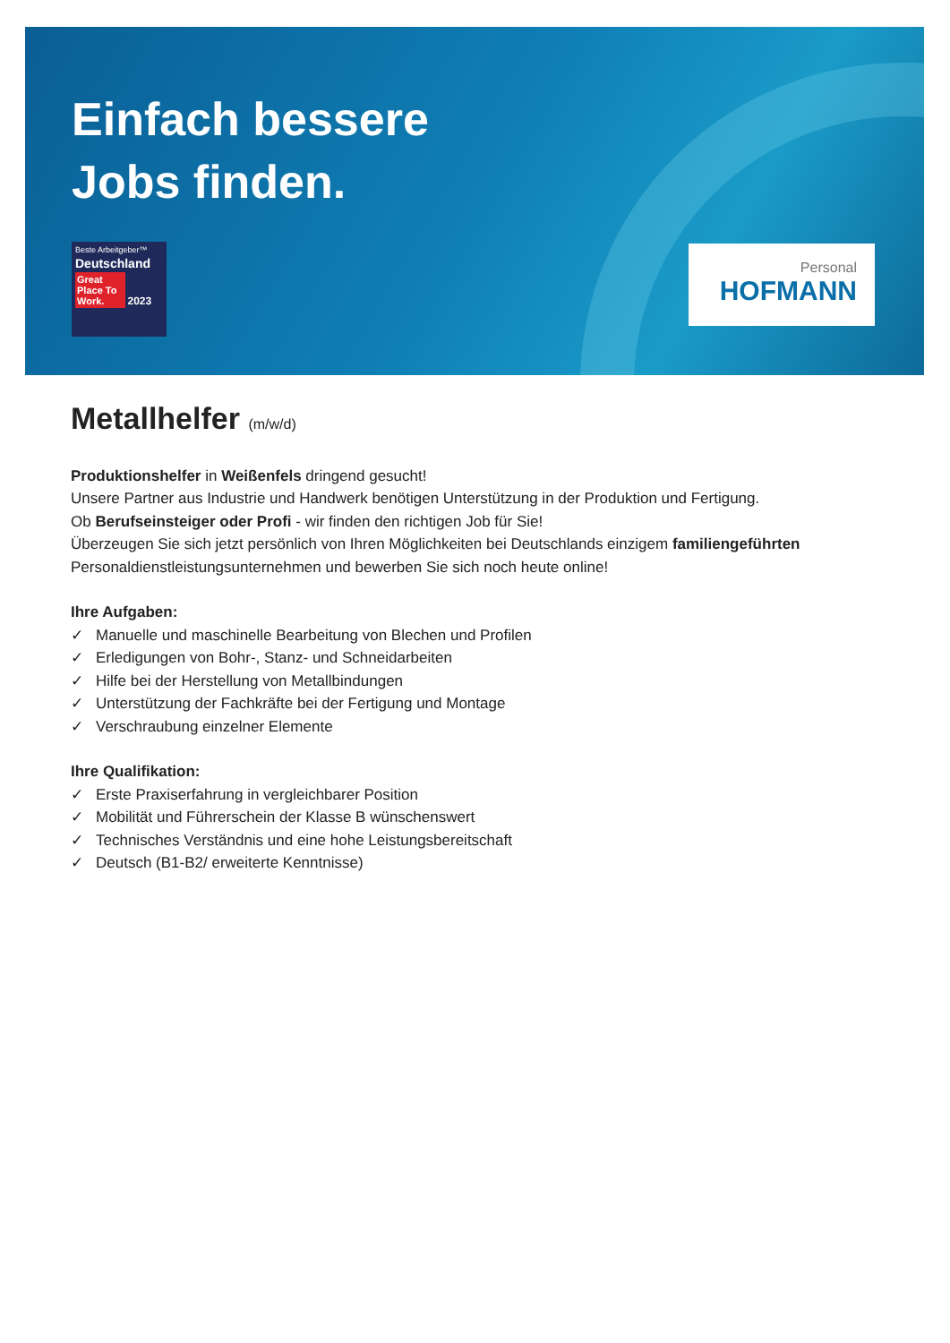Einfach bessere
Jobs finden.
Beste Arbeitgeber™
Deutschland
Great Place To Work. 2023
Personal
HOFMANN
Metallhelfer (m/w/d)
Produktionshelfer in Weißenfels dringend gesucht!
Unsere Partner aus Industrie und Handwerk benötigen Unterstützung in der Produktion und Fertigung.
Ob Berufseinsteiger oder Profi - wir finden den richtigen Job für Sie!
Überzeugen Sie sich jetzt persönlich von Ihren Möglichkeiten bei Deutschlands einzigem familiengeführten Personaldienstleistungsunternehmen und bewerben Sie sich noch heute online!
Ihre Aufgaben:
✓ Manuelle und maschinelle Bearbeitung von Blechen und Profilen
✓ Erledigungen von Bohr-, Stanz- und Schneidarbeiten
✓ Hilfe bei der Herstellung von Metallbindungen
✓ Unterstützung der Fachkräfte bei der Fertigung und Montage
✓ Verschraubung einzelner Elemente
Ihre Qualifikation:
✓ Erste Praxiserfahrung in vergleichbarer Position
✓ Mobilität und Führerschein der Klasse B wünschenswert
✓ Technisches Verständnis und eine hohe Leistungsbereitschaft
✓ Deutsch (B1-B2/ erweiterte Kenntnisse)